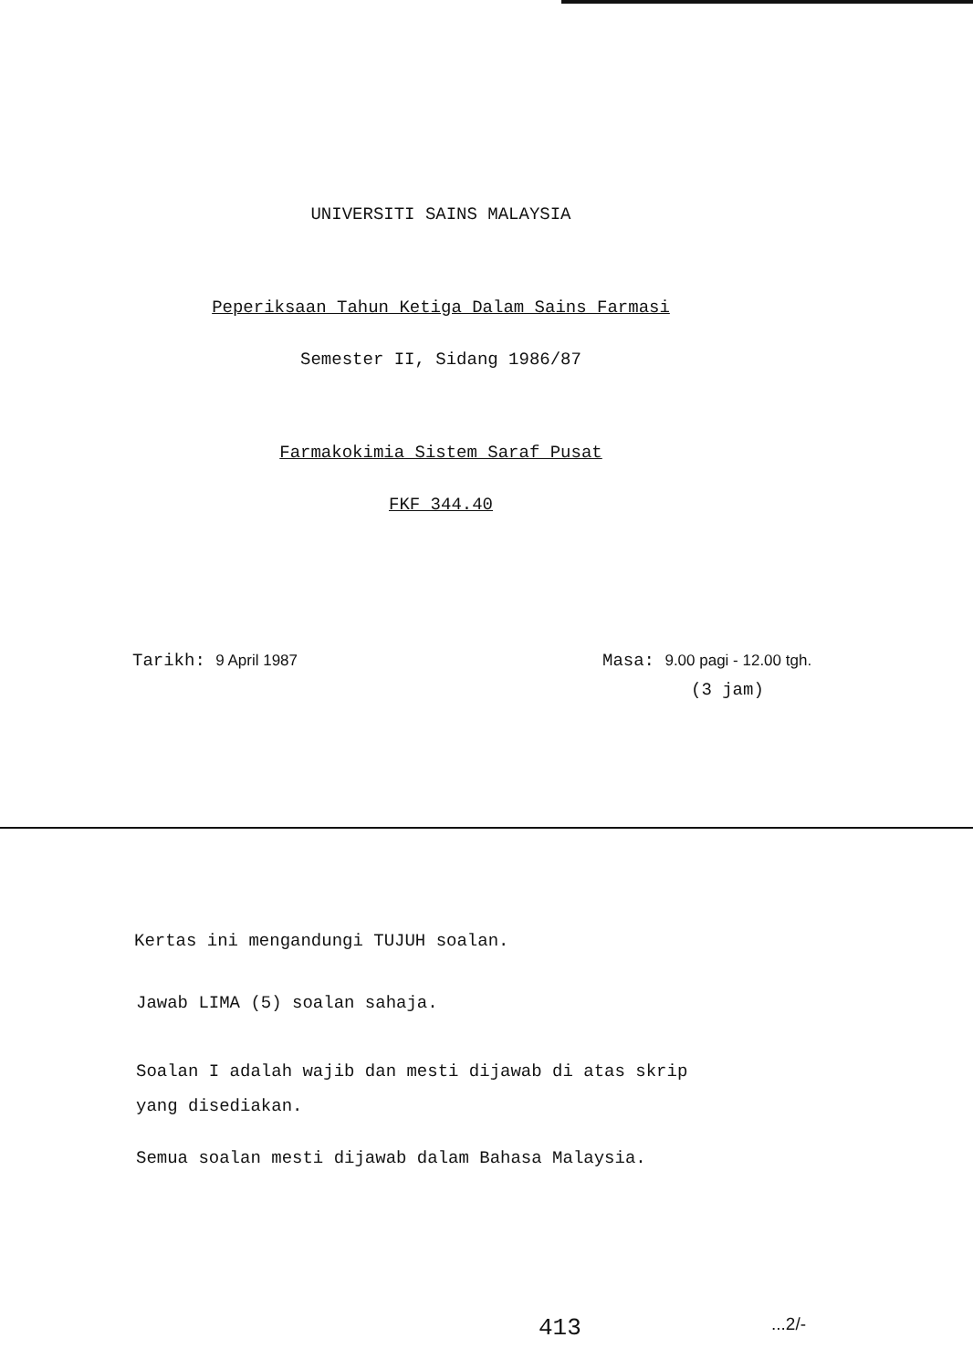UNIVERSITI SAINS MALAYSIA
Peperiksaan Tahun Ketiga Dalam Sains Farmasi
Semester II, Sidang 1986/87
Farmakokimia Sistem Saraf Pusat
FKF 344.40
Tarikh: 9 April 1987 Masa: 9.00 pagi - 12.00 tgh.
(3 jam)
Kertas ini mengandungi TUJUH soalan.
Jawab LIMA (5) soalan sahaja.
Soalan I adalah wajib dan mesti dijawab di atas skrip
yang disediakan.
Semua soalan mesti dijawab dalam Bahasa Malaysia.
413 ...2/-